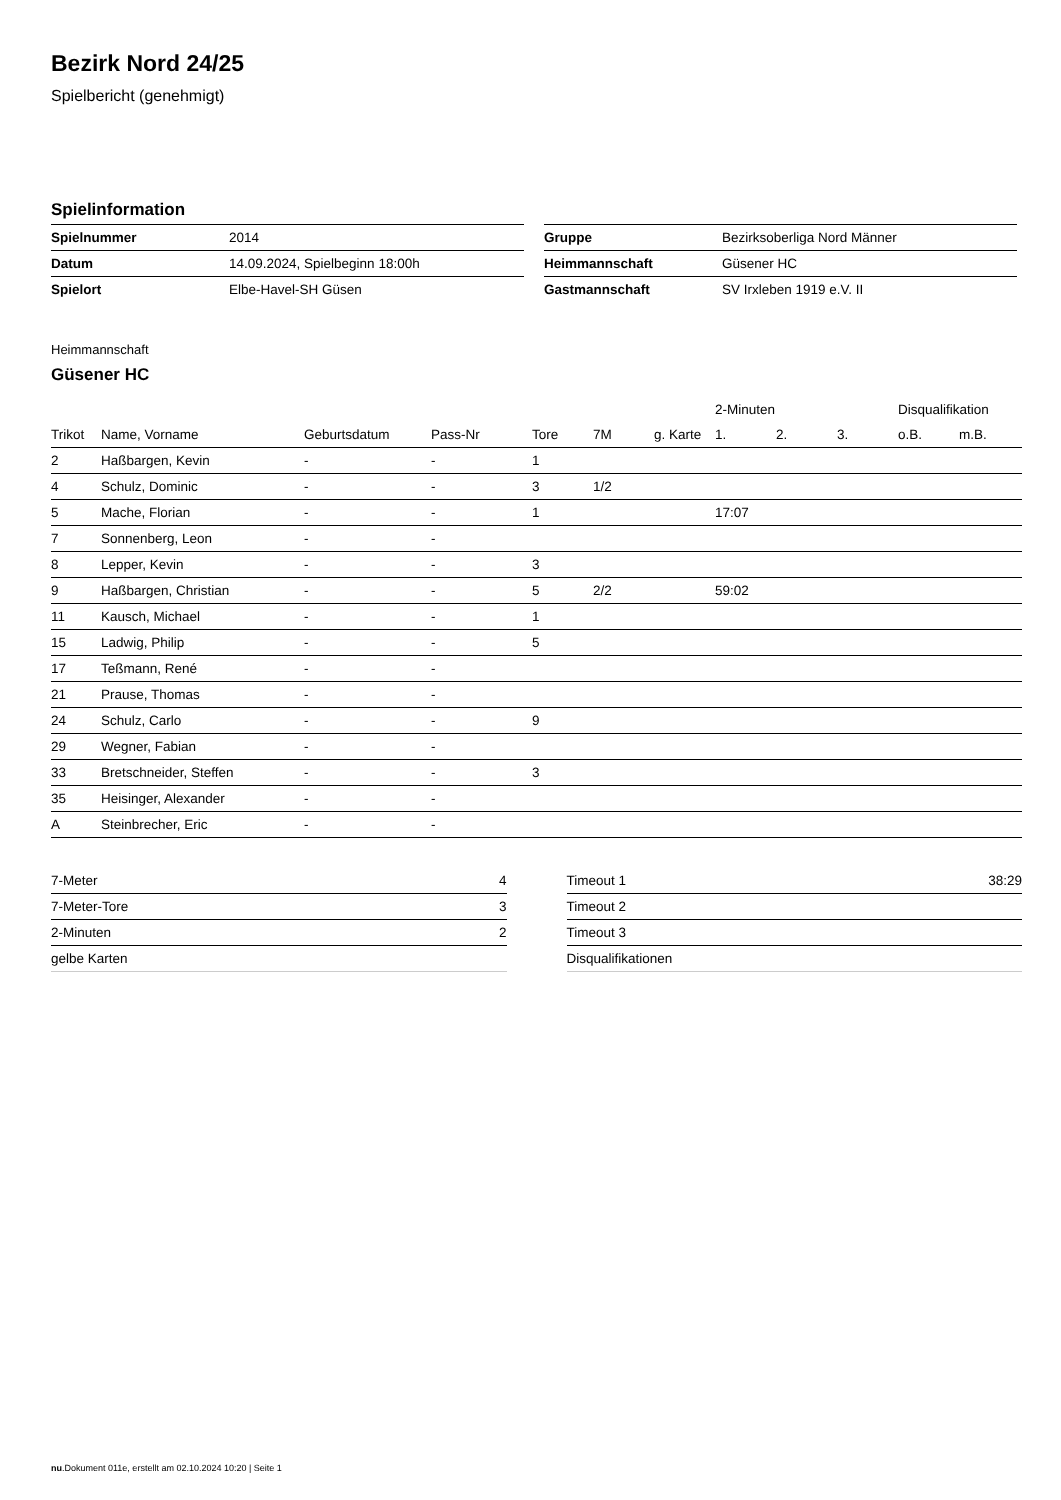Bezirk Nord 24/25
Spielbericht (genehmigt)
Spielinformation
| Spielnummer | 2014 |
| Datum | 14.09.2024, Spielbeginn 18:00h |
| Spielort | Elbe-Havel-SH Güsen |
| Gruppe | Bezirksoberliga Nord Männer |
| Heimmannschaft | Güsener HC |
| Gastmannschaft | SV Irxleben 1919 e.V. II |
Heimmannschaft
Güsener HC
| | | | | | | | 2-Minuten | | | Disqualifikation | |
| --- | --- | --- | --- | --- | --- | --- | --- | --- | --- | --- | --- |
| Trikot | Name, Vorname | Geburtsdatum | Pass-Nr | Tore | 7M | g. Karte | 1. | 2. | 3. | o.B. | m.B. |
| 2 | Haßbargen, Kevin | - | - | 1 | | | | | | | |
| 4 | Schulz, Dominic | - | - | 3 | 1/2 | | | | | | |
| 5 | Mache, Florian | - | - | 1 | | | 17:07 | | | | |
| 7 | Sonnenberg, Leon | - | - | | | | | | | | |
| 8 | Lepper, Kevin | - | - | 3 | | | | | | | |
| 9 | Haßbargen, Christian | - | - | 5 | 2/2 | | 59:02 | | | | |
| 11 | Kausch, Michael | - | - | 1 | | | | | | | |
| 15 | Ladwig, Philip | - | - | 5 | | | | | | | |
| 17 | Teßmann, René | - | - | | | | | | | | |
| 21 | Prause, Thomas | - | - | | | | | | | | |
| 24 | Schulz, Carlo | - | - | 9 | | | | | | | |
| 29 | Wegner, Fabian | - | - | | | | | | | | |
| 33 | Bretschneider, Steffen | - | - | 3 | | | | | | | |
| 35 | Heisinger, Alexander | - | - | | | | | | | | |
| A | Steinbrecher, Eric | - | - | | | | | | | | |
| 7-Meter | 4 |
| 7-Meter-Tore | 3 |
| 2-Minuten | 2 |
| gelbe Karten | |
| Timeout 1 | 38:29 |
| Timeout 2 | |
| Timeout 3 | |
| Disqualifikationen | |
nu.Dokument 011e, erstellt am 02.10.2024 10:20 | Seite 1